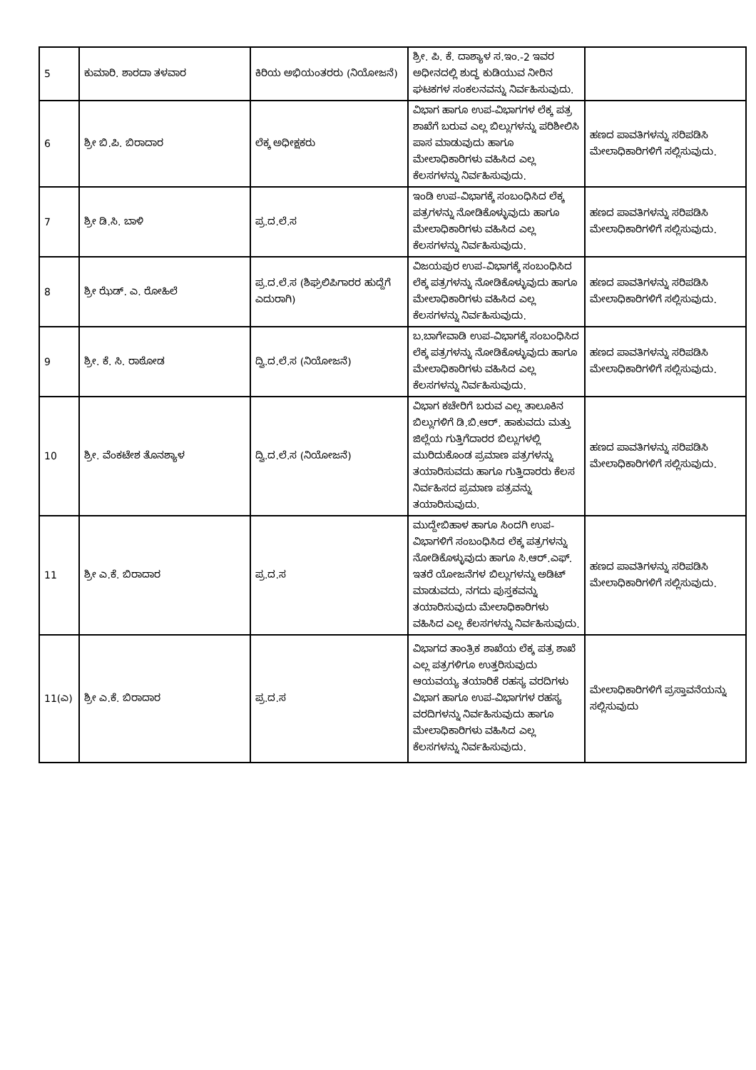| 5 | ಕುಮಾರಿ. ಶಾರದಾ ತಳವಾರ | ಕಿರಿಯ ಅಭಿಯಂತರರು (ನಿಯೋಜನೆ) | ಶ್ರೀ. ಪಿ. ಕೆ. ದಾಶ್ಯಾಳ ಸ.ಇಂ.-2 ಇವರ ಅಧೀನದಲ್ಲಿ ಶುದ್ಧ ಕುಡಿಯುವ ನೀರಿನ ಘಟಕಗಳ ಸಂಕಲನವನ್ನು ನಿರ್ವಹಿಸುವುದು. | |
| 6 | ಶ್ರೀ ಬಿ.ಪಿ. ಬಿರಾದಾರ | ಲೆಕ್ಕ ಅಧೀಕ್ಷಕರು | ವಿಭಾಗ ಹಾಗೂ ಉಪ-ವಿಭಾಗಗಳ ಲೆಕ್ಕ ಪತ್ರ ಶಾಖೆಗೆ ಬರುವ ಎಲ್ಲ ಬಿಲ್ಲುಗಳನ್ನು ಪರಿಶೀಲಿಸಿ ಪಾಸ ಮಾಡುವುದು ಹಾಗೂ ಮೇಲಾಧಿಕಾರಿಗಳು ವಹಿಸಿದ ಎಲ್ಲ ಕೆಲಸಗಳನ್ನು ನಿರ್ವಹಿಸುವುದು. | ಹಣದ ಪಾವತಿಗಳನ್ನು ಸರಿಪಡಿಸಿ ಮೇಲಾಧಿಕಾರಿಗಳಿಗೆ ಸಲ್ಲಿಸುವುದು. |
| 7 | ಶ್ರೀ ಡಿ.ಸಿ. ಬಾಳಿ | ಪ್ರ.ದ.ಲೆ.ಸ | ಇಂಡಿ ಉಪ-ವಿಭಾಗಕ್ಕೆ ಸಂಬಂಧಿಸಿದ ಲೆಕ್ಕ ಪತ್ರಗಳನ್ನು ನೋಡಿಕೊಳ್ಳುವುದು ಹಾಗೂ ಮೇಲಾಧಿಕಾರಿಗಳು ವಹಿಸಿದ ಎಲ್ಲ ಕೆಲಸಗಳನ್ನು ನಿರ್ವಹಿಸುವುದು. | ಹಣದ ಪಾವತಿಗಳನ್ನು ಸರಿಪಡಿಸಿ ಮೇಲಾಧಿಕಾರಿಗಳಿಗೆ ಸಲ್ಲಿಸುವುದು. |
| 8 | ಶ್ರೀ ಝೆಡ್. ಎ. ರೋಹಿಲೆ | ಪ್ರ.ದ.ಲೆ.ಸ (ಶಿಘ್ರಲಿಪಿಗಾರರ ಹುದ್ದೆಗೆ ಎದುರಾಗಿ) | ವಿಜಯಪುರ ಉಪ-ವಿಭಾಗಕ್ಕೆ ಸಂಬಂಧಿಸಿದ ಲೆಕ್ಕ ಪತ್ರಗಳನ್ನು ನೋಡಿಕೊಳ್ಳುವುದು ಹಾಗೂ ಮೇಲಾಧಿಕಾರಿಗಳು ವಹಿಸಿದ ಎಲ್ಲ ಕೆಲಸಗಳನ್ನು ನಿರ್ವಹಿಸುವುದು. | ಹಣದ ಪಾವತಿಗಳನ್ನು ಸರಿಪಡಿಸಿ ಮೇಲಾಧಿಕಾರಿಗಳಿಗೆ ಸಲ್ಲಿಸುವುದು. |
| 9 | ಶ್ರೀ. ಕೆ. ಸಿ. ರಾಠೋಡ | ದ್ವಿ.ದ.ಲೆ.ಸ (ನಿಯೋಜನೆ) | ಬ.ಬಾಗೇವಾಡಿ ಉಪ-ವಿಭಾಗಕ್ಕೆ ಸಂಬಂಧಿಸಿದ ಲೆಕ್ಕ ಪತ್ರಗಳನ್ನು ನೋಡಿಕೊಳ್ಳುವುದು ಹಾಗೂ ಮೇಲಾಧಿಕಾರಿಗಳು ವಹಿಸಿದ ಎಲ್ಲ ಕೆಲಸಗಳನ್ನು ನಿರ್ವಹಿಸುವುದು. | ಹಣದ ಪಾವತಿಗಳನ್ನು ಸರಿಪಡಿಸಿ ಮೇಲಾಧಿಕಾರಿಗಳಿಗೆ ಸಲ್ಲಿಸುವುದು. |
| 10 | ಶ್ರೀ. ವೆಂಕಟೇಶ ತೊನಶ್ಯಾಳ | ದ್ವಿ.ದ.ಲೆ.ಸ (ನಿಯೋಜನೆ) | ವಿಭಾಗ ಕಚೇರಿಗೆ ಬರುವ ಎಲ್ಲ ತಾಲೂಕಿನ ಬಿಲ್ಲುಗಳಿಗೆ ಡಿ.ಬಿ.ಆರ್. ಹಾಕುವದು ಮತ್ತು ಜಿಲ್ಲೆಯ ಗುತ್ತಿಗೆದಾರರ ಬಿಲ್ಲುಗಳಲ್ಲಿ ಮುರಿದುಕೊಂಡ ಪ್ರಮಾಣ ಪತ್ರಗಳನ್ನು ತಯಾರಿಸುವದು ಹಾಗೂ ಗುತ್ತಿದಾರರು ಕೆಲಸ ನಿರ್ವಹಿಸದ ಪ್ರಮಾಣ ಪತ್ರವನ್ನು ತಯಾರಿಸುವುದು. | ಹಣದ ಪಾವತಿಗಳನ್ನು ಸರಿಪಡಿಸಿ ಮೇಲಾಧಿಕಾರಿಗಳಿಗೆ ಸಲ್ಲಿಸುವುದು. |
| 11 | ಶ್ರೀ ಎ.ಕೆ. ಬಿರಾದಾರ | ಪ್ರ.ದ.ಸ | ಮುದ್ದೇಬಿಹಾಳ ಹಾಗೂ ಸಿಂದಗಿ ಉಪ-ವಿಭಾಗಳಿಗೆ ಸಂಬಂಧಿಸಿದ ಲೆಕ್ಕ ಪತ್ರಗಳನ್ನು ನೋಡಿಕೊಳ್ಳುವುದು ಹಾಗೂ ಸಿ.ಆರ್.ಎಫ್. ಇತರೆ ಯೋಜನೆಗಳ ಬಿಲ್ಲುಗಳನ್ನು ಅಡಿಟ್ ಮಾಡುವದು, ನಗದು ಪುಸ್ತಕವನ್ನು ತಯಾರಿಸುವುದು ಮೇಲಾಧಿಕಾರಿಗಳು ವಹಿಸಿದ ಎಲ್ಲ ಕೆಲಸಗಳನ್ನು ನಿರ್ವಹಿಸುವುದು. | ಹಣದ ಪಾವತಿಗಳನ್ನು ಸರಿಪಡಿಸಿ ಮೇಲಾಧಿಕಾರಿಗಳಿಗೆ ಸಲ್ಲಿಸುವುದು. |
| 11(ಎ) | ಶ್ರೀ ಎ.ಕೆ. ಬಿರಾದಾರ | ಪ್ರ.ದ.ಸ | ವಿಭಾಗದ ತಾಂತ್ರಿಕ ಶಾಖೆಯ ಲೆಕ್ಕ ಪತ್ರ ಶಾಖೆ ಎಲ್ಲ ಪತ್ರಗಳಿಗೂ ಉತ್ತರಿಸುವುದು ಆಯವಯ್ಯ ತಯಾರಿಕೆ ರಹಸ್ಯ ವರದಿಗಳು ವಿಭಾಗ ಹಾಗೂ ಉಪ-ವಿಭಾಗಗಳ ರಹಸ್ಯ ವರದಿಗಳನ್ನು ನಿರ್ವಹಿಸುವುದು ಹಾಗೂ ಮೇಲಾಧಿಕಾರಿಗಳು ವಹಿಸಿದ ಎಲ್ಲ ಕೆಲಸಗಳನ್ನು ನಿರ್ವಹಿಸುವುದು. | ಮೇಲಾಧಿಕಾರಿಗಳಿಗೆ ಪ್ರಸ್ತಾವನೆಯನ್ನು ಸಲ್ಲಿಸುವುದು |